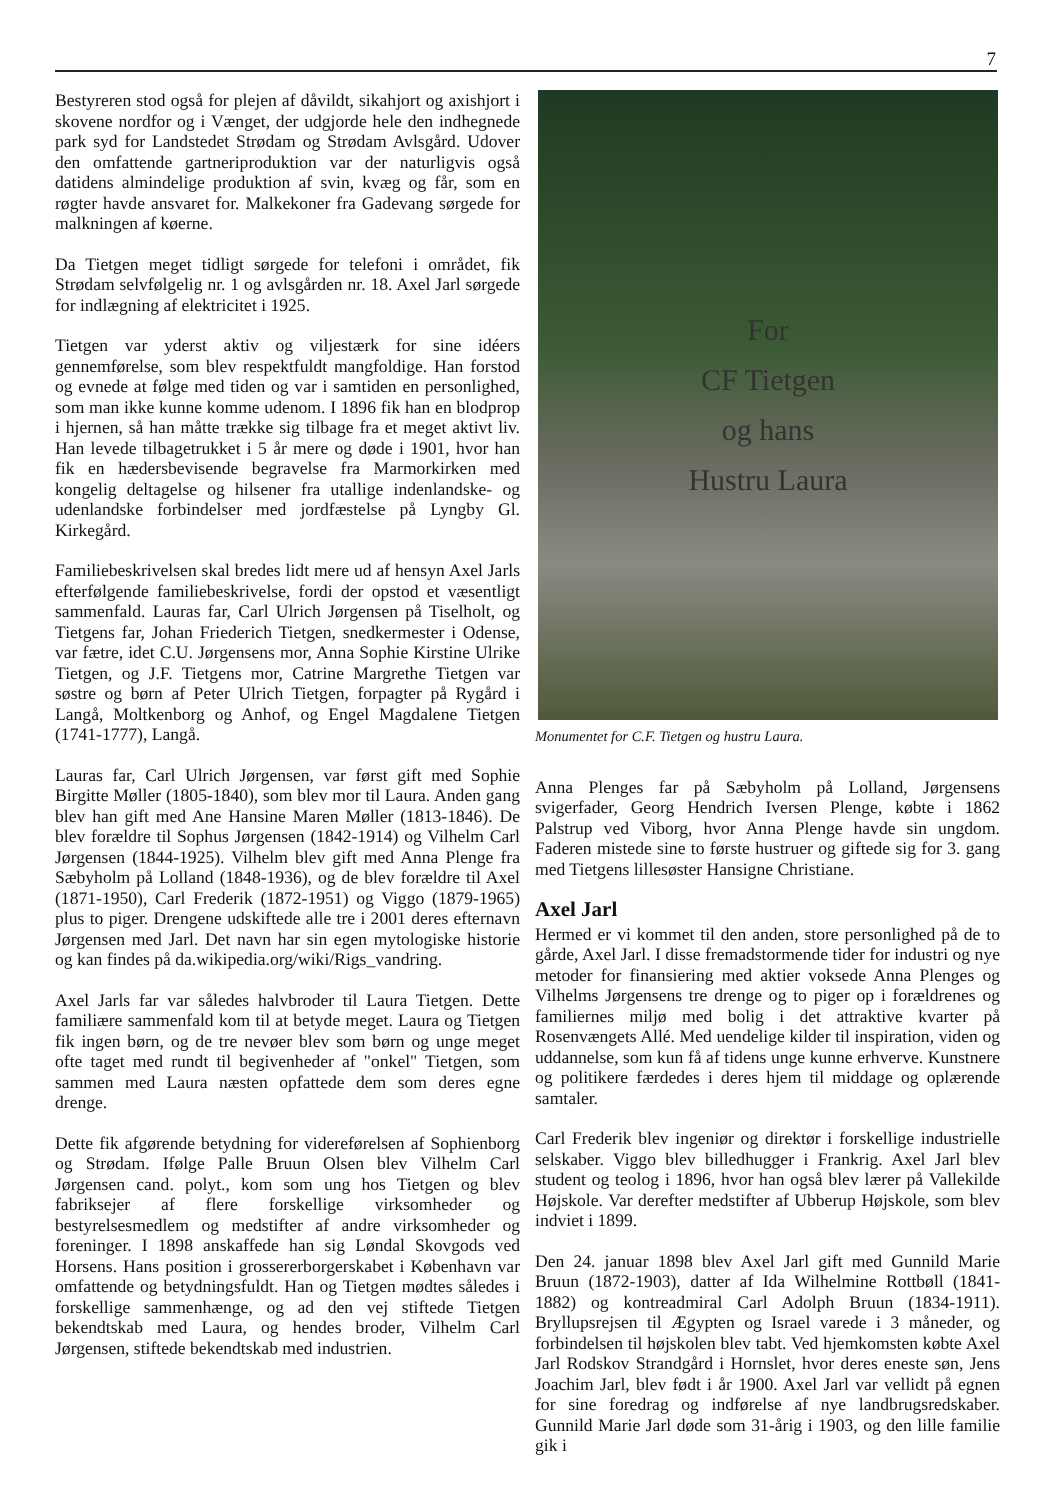7
Bestyreren stod også for plejen af dåvildt, sikahjort og axishjort i skovene nordfor og i Vænget, der udgjorde hele den indhegnede park syd for Landstedet Strødam og Strødam Avlsgård. Udover den omfattende gartneriproduktion var der naturligvis også datidens almindelige produktion af svin, kvæg og får, som en røgter havde ansvaret for. Malkekoner fra Gadevang sørgede for malkningen af køerne.
Da Tietgen meget tidligt sørgede for telefoni i området, fik Strødam selvfølgelig nr. 1 og avlsgården nr. 18. Axel Jarl sørgede for indlægning af elektricitet i 1925.
Tietgen var yderst aktiv og viljestærk for sine idéers gennemførelse, som blev respektfuldt mangfoldige. Han forstod og evnede at følge med tiden og var i samtiden en personlighed, som man ikke kunne komme udenom. I 1896 fik han en blodprop i hjernen, så han måtte trække sig tilbage fra et meget aktivt liv. Han levede tilbagetrukket i 5 år mere og døde i 1901, hvor han fik en hædersbevisende begravelse fra Marmorkirken med kongelig deltagelse og hilsener fra utallige indenlandske- og udenlandske forbindelser med jordfæstelse på Lyngby Gl. Kirkegård.
Familiebeskrivelsen skal bredes lidt mere ud af hensyn Axel Jarls efterfølgende familiebeskrivelse, fordi der opstod et væsentligt sammenfald. Lauras far, Carl Ulrich Jørgensen på Tiselholt, og Tietgens far, Johan Friederich Tietgen, snedkermester i Odense, var fætre, idet C.U. Jørgensens mor, Anna Sophie Kirstine Ulrike Tietgen, og J.F. Tietgens mor, Catrine Margrethe Tietgen var søstre og børn af Peter Ulrich Tietgen, forpagter på Rygård i Langå, Moltkenborg og Anhof, og Engel Magdalene Tietgen (1741-1777), Langå.
Lauras far, Carl Ulrich Jørgensen, var først gift med Sophie Birgitte Møller (1805-1840), som blev mor til Laura. Anden gang blev han gift med Ane Hansine Maren Møller (1813-1846). De blev forældre til Sophus Jørgensen (1842-1914) og Vilhelm Carl Jørgensen (1844-1925). Vilhelm blev gift med Anna Plenge fra Sæbyholm på Lolland (1848-1936), og de blev forældre til Axel (1871-1950), Carl Frederik (1872-1951) og Viggo (1879-1965) plus to piger. Drengene udskiftede alle tre i 2001 deres efternavn Jørgensen med Jarl. Det navn har sin egen mytologiske historie og kan findes på da.wikipedia.org/wiki/Rigs_vandring.
Axel Jarls far var således halvbroder til Laura Tietgen. Dette familiære sammenfald kom til at betyde meget. Laura og Tietgen fik ingen børn, og de tre nevøer blev som børn og unge meget ofte taget med rundt til begivenheder af "onkel" Tietgen, som sammen med Laura næsten opfattede dem som deres egne drenge.
Dette fik afgørende betydning for videreførelsen af Sophienborg og Strødam. Ifølge Palle Bruun Olsen blev Vilhelm Carl Jørgensen cand. polyt., kom som ung hos Tietgen og blev fabriksejer af flere forskellige virksomheder og bestyrelsesmedlem og medstifter af andre virksomheder og foreninger. I 1898 anskaffede han sig Løndal Skovgods ved Horsens. Hans position i grossererborgerskabet i København var omfattende og betydningsfuldt. Han og Tietgen mødtes således i forskellige sammenhænge, og ad den vej stiftede Tietgen bekendtskab med Laura, og hendes broder, Vilhelm Carl Jørgensen, stiftede bekendtskab med industrien.
For
CF Tietgen
og hans
Hustru Laura
Monumentet for C.F. Tietgen og hustru Laura.
Anna Plenges far på Sæbyholm på Lolland, Jørgensens svigerfader, Georg Hendrich Iversen Plenge, købte i 1862 Palstrup ved Viborg, hvor Anna Plenge havde sin ungdom. Faderen mistede sine to første hustruer og giftede sig for 3. gang med Tietgens lillesøster Hansigne Christiane.
Axel Jarl
Hermed er vi kommet til den anden, store personlighed på de to gårde, Axel Jarl. I disse fremadstormende tider for industri og nye metoder for finansiering med aktier voksede Anna Plenges og Vilhelms Jørgensens tre drenge og to piger op i forældrenes og familiernes miljø med bolig i det attraktive kvarter på Rosenvængets Allé. Med uendelige kilder til inspiration, viden og uddannelse, som kun få af tidens unge kunne erhverve. Kunstnere og politikere færdedes i deres hjem til middage og oplærende samtaler.
Carl Frederik blev ingeniør og direktør i forskellige industrielle selskaber. Viggo blev billedhugger i Frankrig. Axel Jarl blev student og teolog i 1896, hvor han også blev lærer på Vallekilde Højskole. Var derefter medstifter af Ubberup Højskole, som blev indviet i 1899.
Den 24. januar 1898 blev Axel Jarl gift med Gunnild Marie Bruun (1872-1903), datter af Ida Wilhelmine Rottbøll (1841-1882) og kontreadmiral Carl Adolph Bruun (1834-1911). Bryllupsrejsen til Ægypten og Israel varede i 3 måneder, og forbindelsen til højskolen blev tabt. Ved hjemkomsten købte Axel Jarl Rodskov Strandgård i Hornslet, hvor deres eneste søn, Jens Joachim Jarl, blev født i år 1900. Axel Jarl var vellidt på egnen for sine foredrag og indførelse af nye landbrugsredskaber. Gunnild Marie Jarl døde som 31-årig i 1903, og den lille familie gik i